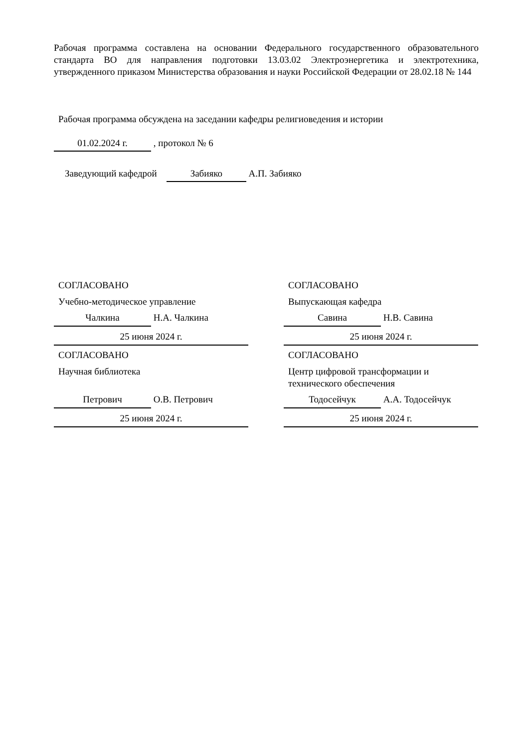Рабочая программа составлена на основании Федерального государственного образовательного стандарта ВО для направления подготовки 13.03.02 Электроэнергетика и электротехника, утвержденного приказом Министерства образования и науки Российской Федерации от 28.02.18 № 144
Рабочая программа обсуждена на заседании кафедры религиоведения и истории
01.02.2024 г. , протокол № 6
Заведующий кафедрой Забияко А.П. Забияко
СОГЛАСОВАНО
Учебно-методическое управление
Чалкина Н.А. Чалкина
25 июня 2024 г.
СОГЛАСОВАНО
Выпускающая кафедра
Савина Н.В. Савина
25 июня 2024 г.
СОГЛАСОВАНО
Научная библиотека
Петрович О.В. Петрович
25 июня 2024 г.
СОГЛАСОВАНО
Центр цифровой трансформации и технического обеспечения
Тодосейчук А.А. Тодосейчук
25 июня 2024 г.